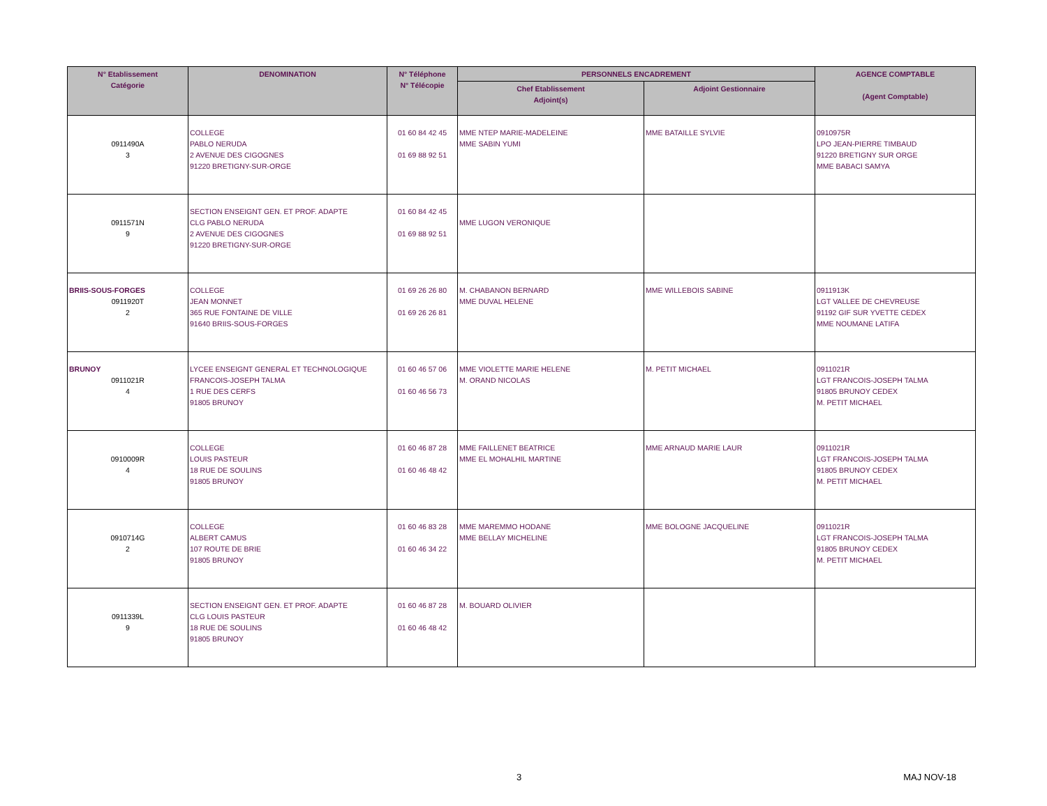| N° Etablissement Catégorie | DENOMINATION | N° Téléphone N° Télécopie | PERSONNELS ENCADREMENT | | AGENCE COMPTABLE (Agent Comptable) |
| --- | --- | --- | --- | --- | --- |
| | | | Chef Etablissement Adjoint(s) | Adjoint Gestionnaire | |
| 0911490A 3 | COLLEGE PABLO NERUDA 2 AVENUE DES CIGOGNES 91220 BRETIGNY-SUR-ORGE | 01 60 84 42 45 01 69 88 92 51 | MME NTEP MARIE-MADELEINE MME SABIN YUMI | MME BATAILLE SYLVIE | 0910975R LPO JEAN-PIERRE TIMBAUD 91220 BRETIGNY SUR ORGE MME BABACI SAMYA |
| 0911571N 9 | SECTION ENSEIGNT GEN. ET PROF. ADAPTE CLG PABLO NERUDA 2 AVENUE DES CIGOGNES 91220 BRETIGNY-SUR-ORGE | 01 60 84 42 45 01 69 88 92 51 | MME LUGON VERONIQUE | | |
| BRIIS-SOUS-FORGES 0911920T 2 | COLLEGE JEAN MONNET 365 RUE FONTAINE DE VILLE 91640 BRIIS-SOUS-FORGES | 01 69 26 26 80 01 69 26 26 81 | M. CHABANON BERNARD MME DUVAL HELENE | MME WILLEBOIS SABINE | 0911913K LGT VALLEE DE CHEVREUSE 91192 GIF SUR YVETTE CEDEX MME NOUMANE LATIFA |
| BRUNOY 0911021R 4 | LYCEE ENSEIGNT GENERAL ET TECHNOLOGIQUE FRANCOIS-JOSEPH TALMA 1 RUE DES CERFS 91805 BRUNOY | 01 60 46 57 06 01 60 46 56 73 | MME VIOLETTE MARIE HELENE M. ORAND NICOLAS | M. PETIT MICHAEL | 0911021R LGT FRANCOIS-JOSEPH TALMA 91805 BRUNOY CEDEX M. PETIT MICHAEL |
| 0910009R 4 | COLLEGE LOUIS PASTEUR 18 RUE DE SOULINS 91805 BRUNOY | 01 60 46 87 28 01 60 46 48 42 | MME FAILLENET BEATRICE MME EL MOHALHIL MARTINE | MME ARNAUD MARIE LAUR | 0911021R LGT FRANCOIS-JOSEPH TALMA 91805 BRUNOY CEDEX M. PETIT MICHAEL |
| 0910714G 2 | COLLEGE ALBERT CAMUS 107 ROUTE DE BRIE 91805 BRUNOY | 01 60 46 83 28 01 60 46 34 22 | MME MAREMMO HODANE MME BELLAY MICHELINE | MME BOLOGNE JACQUELINE | 0911021R LGT FRANCOIS-JOSEPH TALMA 91805 BRUNOY CEDEX M. PETIT MICHAEL |
| 0911339L 9 | SECTION ENSEIGNT GEN. ET PROF. ADAPTE CLG LOUIS PASTEUR 18 RUE DE SOULINS 91805 BRUNOY | 01 60 46 87 28 01 60 46 48 42 | M. BOUARD OLIVIER | | |
3 MAJ NOV-18